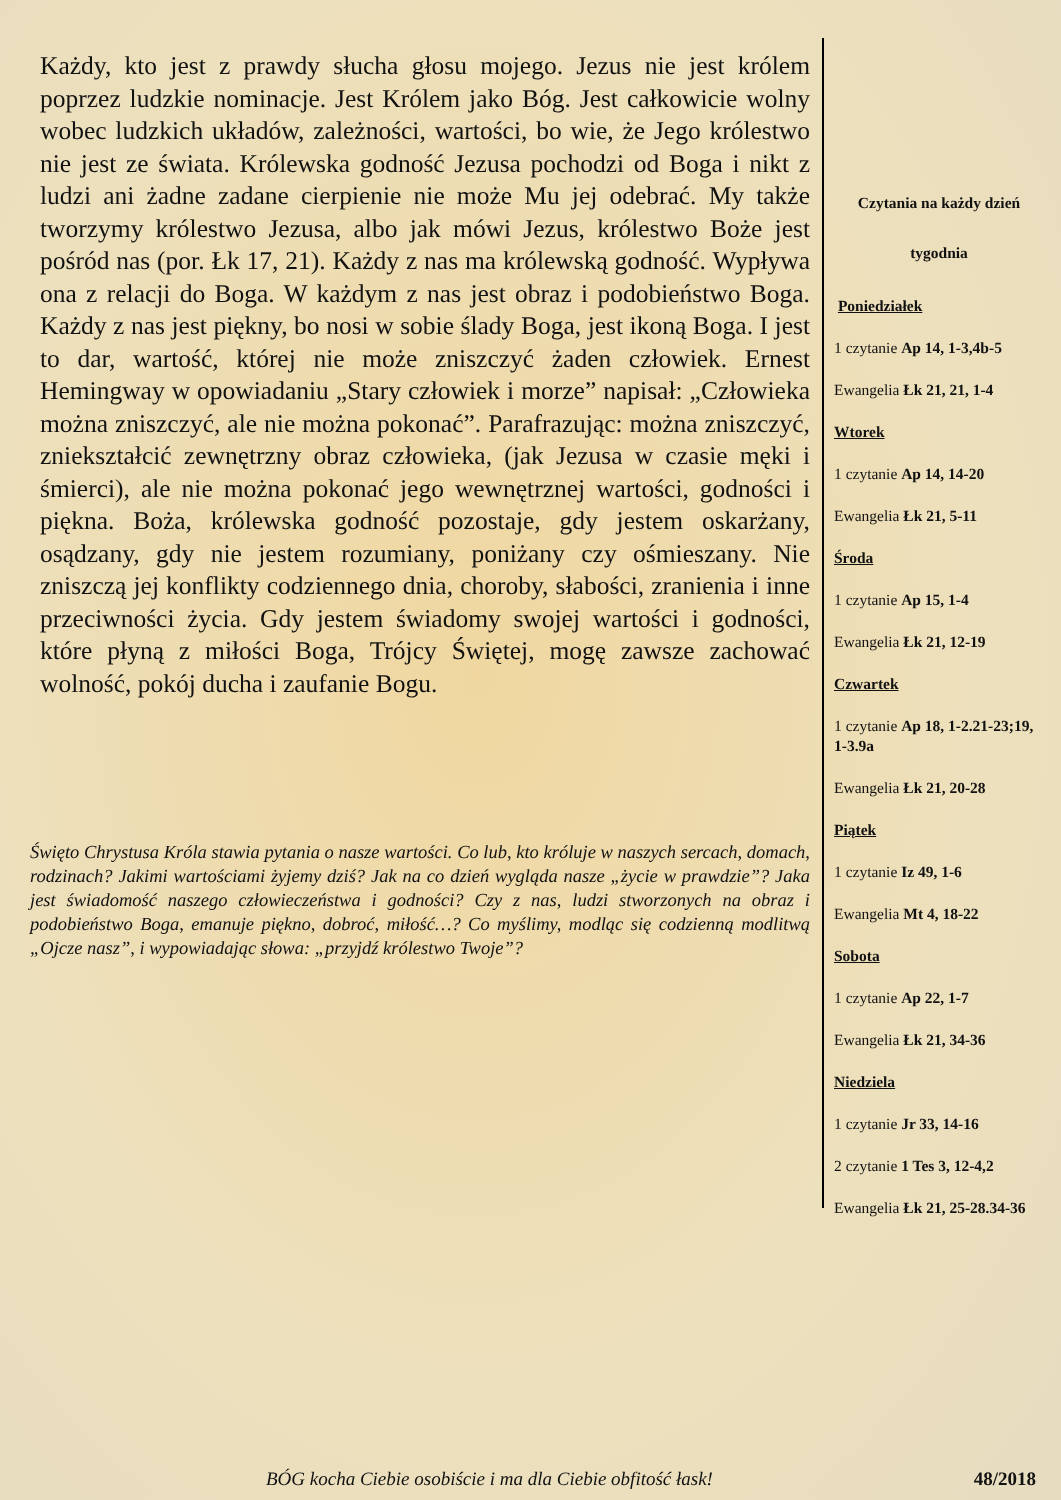Każdy, kto jest z prawdy słucha głosu mojego. Jezus nie jest królem poprzez ludzkie nominacje. Jest Królem jako Bóg. Jest całkowicie wolny wobec ludzkich układów, zależności, wartości, bo wie, że Jego królestwo nie jest ze świata. Królewska godność Jezusa pochodzi od Boga i nikt z ludzi ani żadne zadane cierpienie nie może Mu jej odebrać. My także tworzymy królestwo Jezusa, albo jak mówi Jezus, królestwo Boże jest pośród nas (por. Łk 17, 21). Każdy z nas ma królewską godność. Wypływa ona z relacji do Boga. W każdym z nas jest obraz i podobieństwo Boga. Każdy z nas jest piękny, bo nosi w sobie ślady Boga, jest ikoną Boga. I jest to dar, wartość, której nie może zniszczyć żaden człowiek. Ernest Hemingway w opowiadaniu „Stary człowiek i morze” napisał: „Człowieka można zniszczyć, ale nie można pokonać”. Parafrazując: można zniszczyć, zniekształcić zewnętrzny obraz człowieka, (jak Jezusa w czasie męki i śmierci), ale nie można pokonać jego wewnętrznej wartości, godności i piękna. Boża, królewska godność pozostaje, gdy jestem oskarżany, osądzany, gdy nie jestem rozumiany, poniżany czy ośmieszany. Nie zniszczą jej konflikty codziennego dnia, choroby, słabości, zranienia i inne przeciwności życia. Gdy jestem świadomy swojej wartości i godności, które płyną z miłości Boga, Trójcy Świętej, mogę zawsze zachować wolność, pokój ducha i zaufanie Bogu.
Święto Chrystusa Króla stawia pytania o nasze wartości. Co lub, kto króluje w naszych sercach, domach, rodzinach? Jakimi wartościami żyjemy dziś? Jak na co dzień wygląda nasze „życie w prawdzie”? Jaka jest świadomość naszego człowieczeństwa i godności? Czy z nas, ludzi stworzonych na obraz i podobieństwo Boga, emanuje piękno, dobroć, miłość…? Co myślimy, modląc się codzienną modlitwą „Ojcze nasz”, i wypowiadając słowa: „przyjdź królestwo Twoje”?
Czytania na każdy dzień
tygodnia
Poniedziałek
1 czytanie Ap 14, 1-3,4b-5
Ewangelia Łk 21, 21, 1-4
Wtorek
1 czytanie Ap 14, 14-20
Ewangelia Łk 21, 5-11
Środa
1 czytanie Ap 15, 1-4
Ewangelia Łk 21, 12-19
Czwartek
1 czytanie Ap 18, 1-2.21-23;19, 1-3.9a
Ewangelia Łk 21, 20-28
Piątek
1 czytanie Iz 49, 1-6
Ewangelia Mt 4, 18-22
Sobota
1 czytanie Ap 22, 1-7
Ewangelia Łk 21, 34-36
Niedziela
1 czytanie Jr 33, 14-16
2 czytanie 1 Tes 3, 12-4,2
Ewangelia Łk 21, 25-28.34-36
BÓG kocha Ciebie osobiście i ma dla Ciebie obfitość łask! 48/2018